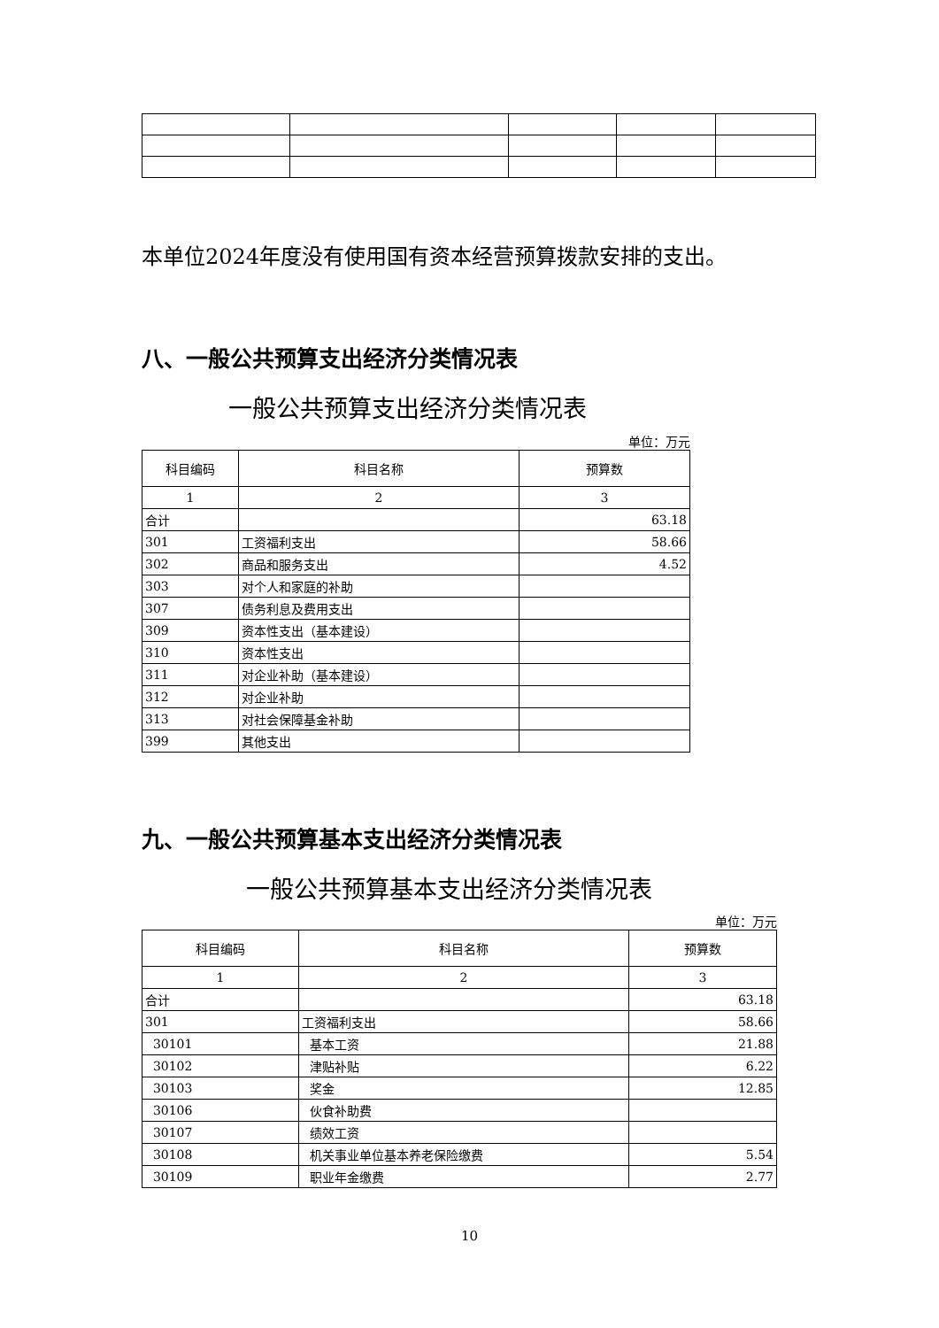本单位2024年度没有使用国有资本经营预算拨款安排的支出。
八、一般公共预算支出经济分类情况表
一般公共预算支出经济分类情况表
单位：万元
| 科目编码 | 科目名称 | 预算数 |
| --- | --- | --- |
| 1 | 2 | 3 |
| 合计 | | 63.18 |
| 301 | 工资福利支出 | 58.66 |
| 302 | 商品和服务支出 | 4.52 |
| 303 | 对个人和家庭的补助 | |
| 307 | 债务利息及费用支出 | |
| 309 | 资本性支出（基本建设） | |
| 310 | 资本性支出 | |
| 311 | 对企业补助（基本建设） | |
| 312 | 对企业补助 | |
| 313 | 对社会保障基金补助 | |
| 399 | 其他支出 | |
九、一般公共预算基本支出经济分类情况表
一般公共预算基本支出经济分类情况表
单位：万元
| 科目编码 | 科目名称 | 预算数 |
| --- | --- | --- |
| 1 | 2 | 3 |
| 合计 | | 63.18 |
| 301 | 工资福利支出 | 58.66 |
| 30101 | 基本工资 | 21.88 |
| 30102 | 津贴补贴 | 6.22 |
| 30103 | 奖金 | 12.85 |
| 30106 | 伙食补助费 | |
| 30107 | 绩效工资 | |
| 30108 | 机关事业单位基本养老保险缴费 | 5.54 |
| 30109 | 职业年金缴费 | 2.77 |
10